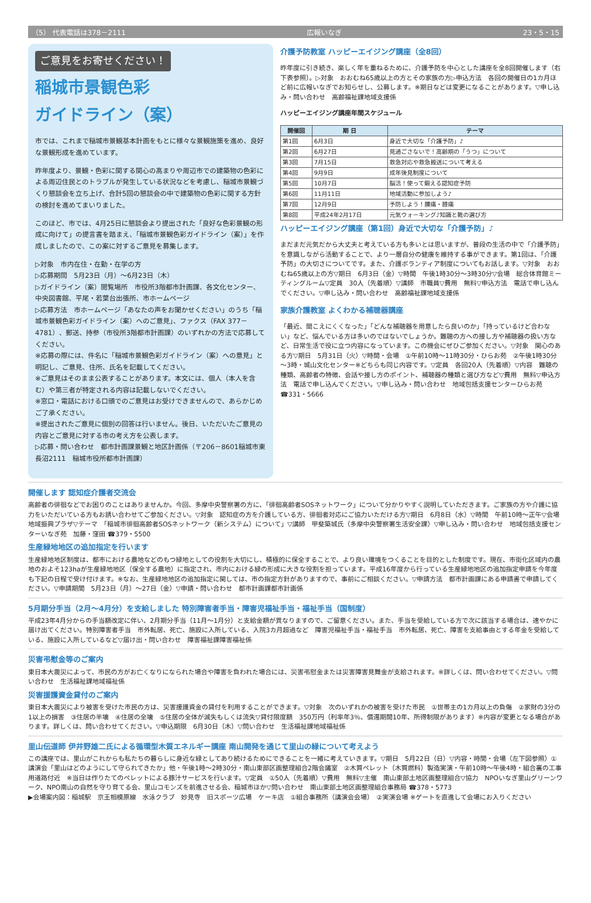（5） 代表電話は378－2111 広報いなぎ 23・5・15
ご意見をお寄せください！
稲城市景観色彩
ガイドライン（案）
市では、これまで稲城市景観基本計画をもとに様々な景観施策を進め、良好な景観形成を進めています。
昨年度より、景観・色彩に関する関心の高まりや周辺市での建築物の色彩による周辺住民とのトラブルが発生している状況などを考慮し、稲城市景観づくり懇談会を立ち上げ、合計5回の懇談会の中で建築物の色彩に関する方針の検討を進めてまいりました。
このほど、市では、4月25日に懇談会より提出された「良好な色彩景観の形成に向けて」の提言書を踏まえ、「稲城市景観色彩ガイドライン（案）」を作成しましたので、この案に対するご意見を募集します。
▷対象　市内在住・在勤・在学の方
▷応募期間　5月23日（月）～6月23日（木）
▷ガイドライン（案）閲覧場所　市役所3階都市計画課、各文化センター、中央図書館、平尾・若葉台出張所、市ホームページ
▷応募方法　市ホームページ「あなたの声をお聞かせください」のうち「稲城市景観色彩ガイドライン（案）へのご意見」、ファクス（FAX 377－4781）、郵送、持参（市役所3階都市計画課）のいずれかの方法で応募してください。
※応募の際には、件名に「稲城市景観色彩ガイドライン（案）への意見」と明記し、ご意見、住所、氏名を記載してください。
※ご意見はそのまま公表することがあります。本文には、個人（本人を含む）や第三者が特定される内容は記載しないでください。
※窓口・電話における口頭でのご意見はお受けできませんので、あらかじめご了承ください。
※提出されたご意見に個別の回答は行いません。後日、いただいたご意見の内容とご意見に対する市の考え方を公表します。
▷応募・問い合わせ　都市計画課景観と地区計画係（〒206－8601稲城市東長沼2111　稲城市役所都市計画課）
介護予防教室 ハッピーエイジング講座（全8回）
昨年度に引き続き、楽しく年を重ねるために、介護予防を中心とした講座を全8回開催します（右下表参照）。▷対象　おおむね65歳以上の方とその家族の方▷申込方法　各回の開催日の1カ月ほど前に広報いなぎでお知らせし、公募します。※期日などは変更になることがあります。▽申し込み・問い合わせ　高齢福祉課地域支援係
ハッピーエイジング講座年間スケジュール
| 開催回 | 期 日 | テーマ |
| --- | --- | --- |
| 第1回 | 6月3日 | 身近で大切な「介護予防」♪ |
| 第2回 | 6月27日 | 見過ごさないで！高齢期の「うつ」について |
| 第3回 | 7月15日 | 救急対応や救急搬送について考える |
| 第4回 | 9月9日 | 成年後見制度について |
| 第5回 | 10月7日 | 脳活！使って鍛える認知症予防 |
| 第6回 | 11月11日 | 地域活動に参加しよう♪ |
| 第7回 | 12月9日 | 予防しよう！腰痛・膝痛 |
| 第8回 | 平成24年2月17日 | 元気ウォーキング♪知識と靴の選び方 |
ハッピーエイジング講座（第1回）身近で大切な「介護予防」♪
まだまだ元気だから大丈夫と考えている方も多いとは思いますが、普段の生活の中で「介護予防」を意識しながら活動することで、より一層自分の健康を維持する事ができます。第1回は、「介護予防」の大切さについてです。また、介護ボランティア制度についてもお話します。▽対象　おおむね65歳以上の方▽期日　6月3日（金）▽時間　午後1時30分～3時30分▽会場　総合体育館ミーティングルーム▽定員　30人（先着順）▽講師　市職員▽費用　無料▽申込方法　電話で申し込んでください。▽申し込み・問い合わせ　高齢福祉課地域支援係
家族介護教室 よくわかる補聴器講座
「最近、聞こえにくくなった」「どんな補聴器を用意したら良いのか」「持っているけど合わない」など、悩んでいる方は多いのではないでしょうか。難聴の方への接し方や補聴器の扱い方など、日常生活で役に立つ内容になっています。この機会にぜひご参加ください。▽対象　関心のある方▽期日　5月31日（火）▽時間・会場　①午前10時～11時30分・ひらお苑　②午後1時30分～3時・城山文化センター※どちらも同じ内容です。▽定員　各回20人（先着順）▽内容　難聴の種類、高齢者の特徴、会話や接し方のポイント、補聴器の種類と選び方など▽費用　無料▽申込方法　電話で申し込んでください。▽申し込み・問い合わせ　地域包括支援センターひらお苑 ☎331・5666
開催します 認知症介護者交流会
高齢者の徘徊などでお困りのことはありませんか。今回、多摩中央警察署の方に、「徘徊高齢者SOSネットワーク」について分かりやすく説明していただきます。ご家族の方や介護に協力をいただいている方もお誘い合わせてご参加ください。▽対象　認知症の方を介護している方、徘徊者対応にご協力いただける方▽期日　6月8日（水）▽時間　午前10時～正午▽会場　地域振興プラザ▽テーマ　「稲城市徘徊高齢者SOSネットワーク（新システム）について」▽講師　甲斐築城氏（多摩中央警察署生活安全課）▽申し込み・問い合わせ　地域包括支援センターいなぎ苑　加藤・窪田 ☎379・5500
生産緑地地区の追加指定を行います
生産緑地地区制度は、都市における農地などのもつ緑地としての役割を大切にし、積極的に保全することで、より良い環境をつくることを目的とした制度です。現在、市街化区域内の農地のおよそ123haが生産緑地地区（保全する農地）に指定され、市内における緑の形成に大きな役割を担っています。平成16年度から行っている生産緑地地区の追加指定申請を今年度も下記の日程で受け付けます。※なお、生産緑地地区の追加指定に関しては、市の指定方針がありますので、事前にご相談ください。▽申請方法　都市計画課にある申請書で申請してください。▽申請期間　5月23日（月）～27日（金）▽申請・問い合わせ　都市計画課都市計画係
5月期分手当（2月～4月分）を支給しました 特別障害者手当・障害児福祉手当・福祉手当（国制度）
平成23年4月分からの手当額改定に伴い、2月期分手当（11月～1月分）と支給金額が異なりますので、ご留意ください。また、手当を受給している方で次に該当する場合は、速やかに届け出てください。特別障害者手当　市外転居、死亡、施設に入所している、入院3カ月超過など　障害児福祉手当・福祉手当　市外転居、死亡、障害を支給事由とする年金を受給している、施設に入所しているなど▽届け出・問い合わせ　障害福祉課障害福祉係
災害弔慰金等のご案内
東日本大震災によって、市民の方がお亡くなりになられた場合や障害を負われた場合には、災害弔慰金または災害障害見舞金が支給されます。※詳しくは、問い合わせてください。▽問い合わせ　生活福祉課地域福祉係
災害援護資金貸付のご案内
東日本大震災により被害を受けた市民の方は、災害援護資金の貸付を利用することができます。▽対象　次のいずれかの被害を受けた市民　①世帯主の1カ月以上の負傷　②家財の3分の1以上の損害　③住居の半壊　④住居の全壊　⑤住居の全体が滅失もしくは流失▽貸付限度額　350万円（利率年3％、償還期間10年、所得制限があります）※内容が変更となる場合があります。詳しくは、問い合わせてください。▽申込期限　6月30日（木）▽問い合わせ　生活福祉課地域福祉係
里山伝道師 伊井野雄二氏による循環型木質エネルギー講座 南山開発を通じて里山の緑について考えよう
この講座では、里山がこれからも私たちの暮らしに身近な緑としてあり続けるためにできることを一緒に考えていきます。▽期日　5月22日（日）▽内容・時間・会場（左下図参照）①講演会「里山はどのようにして守られてきたか」他・午後1時～2時30分・南山東部区画整理組合2階会議室　②木質ペレット（木質燃料）製造実演・午前10時～午後4時・組合裏の工事用道路付近　※当日は作りたてのペレットによる豚汁サービスを行います。▽定員　①50人（先着順）▽費用　無料▽主催　南山東部土地区画整理組合▽協力　NPOいなぎ里山グリーンワーク、NPO南山の自然を守り育てる会、里山コモンズを前進させる会、稲城市ほか▽問い合わせ　南山東部土地区画整理組合事務局 ☎378・5773
▶会場案内図：稲城駅　京王相模原線　水泳クラブ　妙見寺　旧スポーツ広場　ケーキ店　①組合事務所（講演会会場）　②実演会場 ※ゲートを直進して会場にお入りください